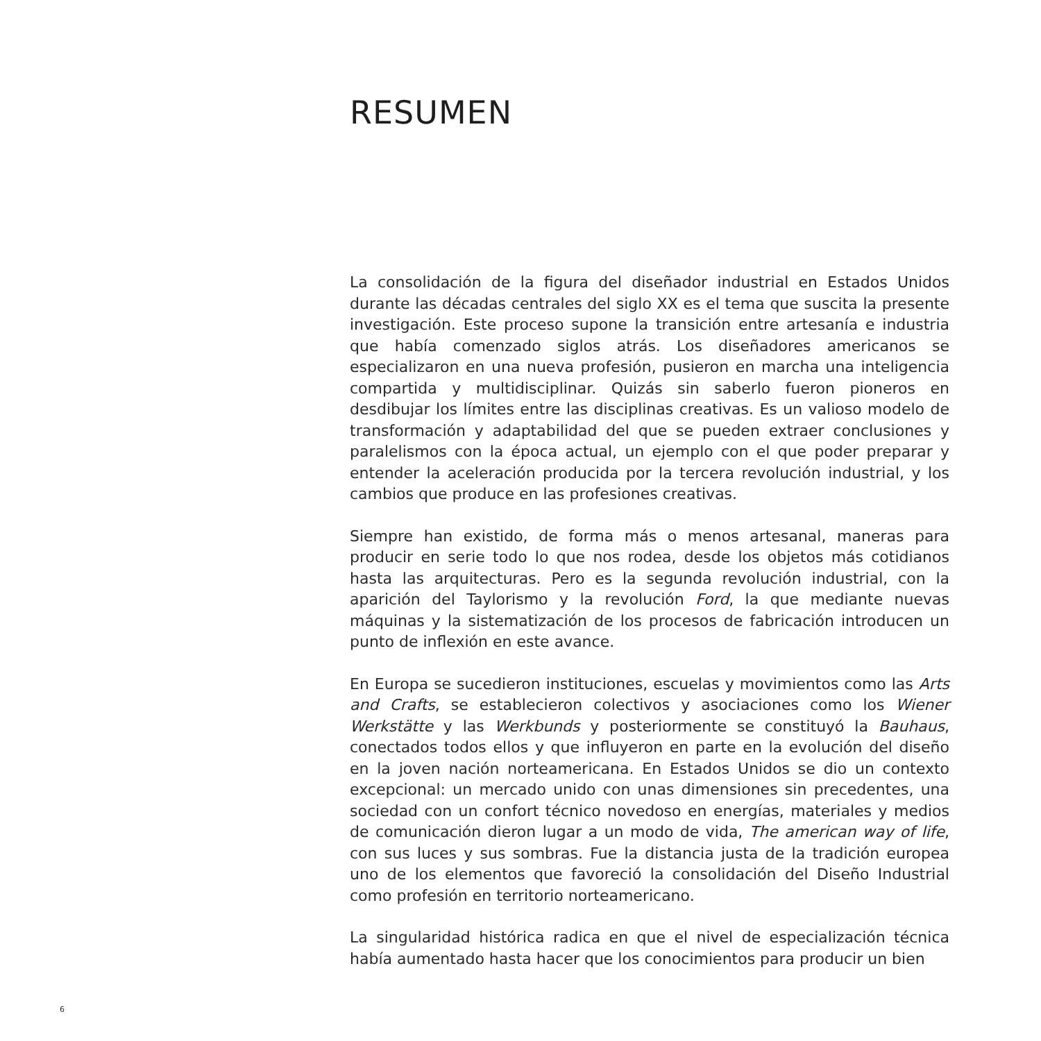RESUMEN
La consolidación de la figura del diseñador industrial en Estados Unidos durante las décadas centrales del siglo XX es el tema que suscita la presente investigación. Este proceso supone la transición entre artesanía e industria que había comenzado siglos atrás. Los diseñadores americanos se especializaron en una nueva profesión, pusieron en marcha una inteligencia compartida y multidisciplinar. Quizás sin saberlo fueron pioneros en desdibujar los límites entre las disciplinas creativas. Es un valioso modelo de transformación y adaptabilidad del que se pueden extraer conclusiones y paralelismos con la época actual, un ejemplo con el que poder preparar y entender la aceleración producida por la tercera revolución industrial, y los cambios que produce en las profesiones creativas.
Siempre han existido, de forma más o menos artesanal, maneras para producir en serie todo lo que nos rodea, desde los objetos más cotidianos hasta las arquitecturas. Pero es la segunda revolución industrial, con la aparición del Taylorismo y la revolución Ford, la que mediante nuevas máquinas y la sistematización de los procesos de fabricación introducen un punto de inflexión en este avance.
En Europa se sucedieron instituciones, escuelas y movimientos como las Arts and Crafts, se establecieron colectivos y asociaciones como los Wiener Werkstätte y las Werkbunds y posteriormente se constituyó la Bauhaus, conectados todos ellos y que influyeron en parte en la evolución del diseño en la joven nación norteamericana. En Estados Unidos se dio un contexto excepcional: un mercado unido con unas dimensiones sin precedentes, una sociedad con un confort técnico novedoso en energías, materiales y medios de comunicación dieron lugar a un modo de vida, The american way of life, con sus luces y sus sombras. Fue la distancia justa de la tradición europea uno de los elementos que favoreció la consolidación del Diseño Industrial como profesión en territorio norteamericano.
La singularidad histórica radica en que el nivel de especialización técnica había aumentado hasta hacer que los conocimientos para producir un bien
6